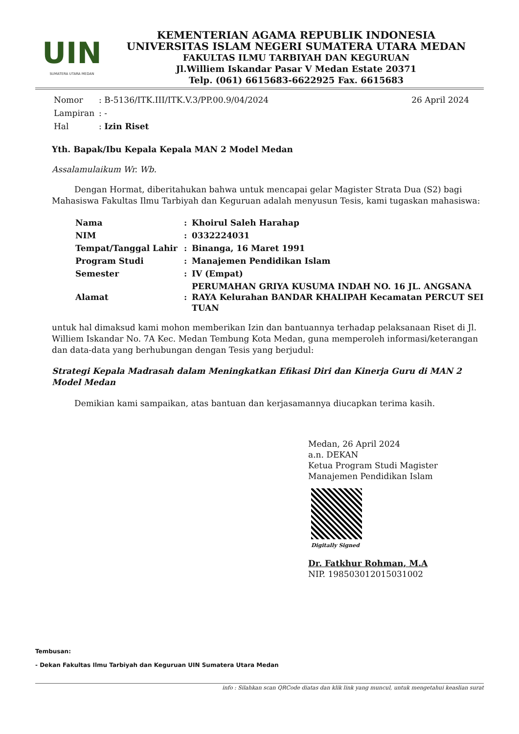UIN
SUMATERA UTARA MEDAN
KEMENTERIAN AGAMA REPUBLIK INDONESIA
UNIVERSITAS ISLAM NEGERI SUMATERA UTARA MEDAN
FAKULTAS ILMU TARBIYAH DAN KEGURUAN
Jl.Williem Iskandar Pasar V Medan Estate 20371
Telp. (061) 6615683-6622925 Fax. 6615683
Nomor: B-5136/ITK.III/ITK.V.3/PP.00.9/04/2024 26 April 2024
Lampiran: -
Hal: Izin Riset
Yth. Bapak/Ibu Kepala Kepala MAN 2 Model Medan
Assalamulaikum Wr. Wb.
Dengan Hormat, diberitahukan bahwa untuk mencapai gelar Magister Strata Dua (S2) bagi Mahasiswa Fakultas Ilmu Tarbiyah dan Keguruan adalah menyusun Tesis, kami tugaskan mahasiswa:
| Nama | : | Khoirul Saleh Harahap |
| NIM | : | 0332224031 |
| Tempat/Tanggal Lahir | : | Binanga, 16 Maret 1991 |
| Program Studi | : | Manajemen Pendidikan Islam |
| Semester | : | IV (Empat) |
| Alamat | : | PERUMAHAN GRIYA KUSUMA INDAH NO. 16 JL. ANGSANA RAYA Kelurahan BANDAR KHALIPAH Kecamatan PERCUT SEI TUAN |
untuk hal dimaksud kami mohon memberikan Izin dan bantuannya terhadap pelaksanaan Riset di Jl. Williem Iskandar No. 7A Kec. Medan Tembung Kota Medan, guna memperoleh informasi/keterangan dan data-data yang berhubungan dengan Tesis yang berjudul:
Strategi Kepala Madrasah dalam Meningkatkan Efikasi Diri dan Kinerja Guru di MAN 2 Model Medan
Demikian kami sampaikan, atas bantuan dan kerjasamannya diucapkan terima kasih.
Medan, 26 April 2024
a.n. DEKAN
Ketua Program Studi Magister Manajemen Pendidikan Islam
Digitally Signed
Dr. Fatkhur Rohman, M.A
NIP. 198503012015031002
Tembusan:
- Dekan Fakultas Ilmu Tarbiyah dan Keguruan UIN Sumatera Utara Medan
info : Silahkan scan QRCode diatas dan klik link yang muncul, untuk mengetahui keaslian surat